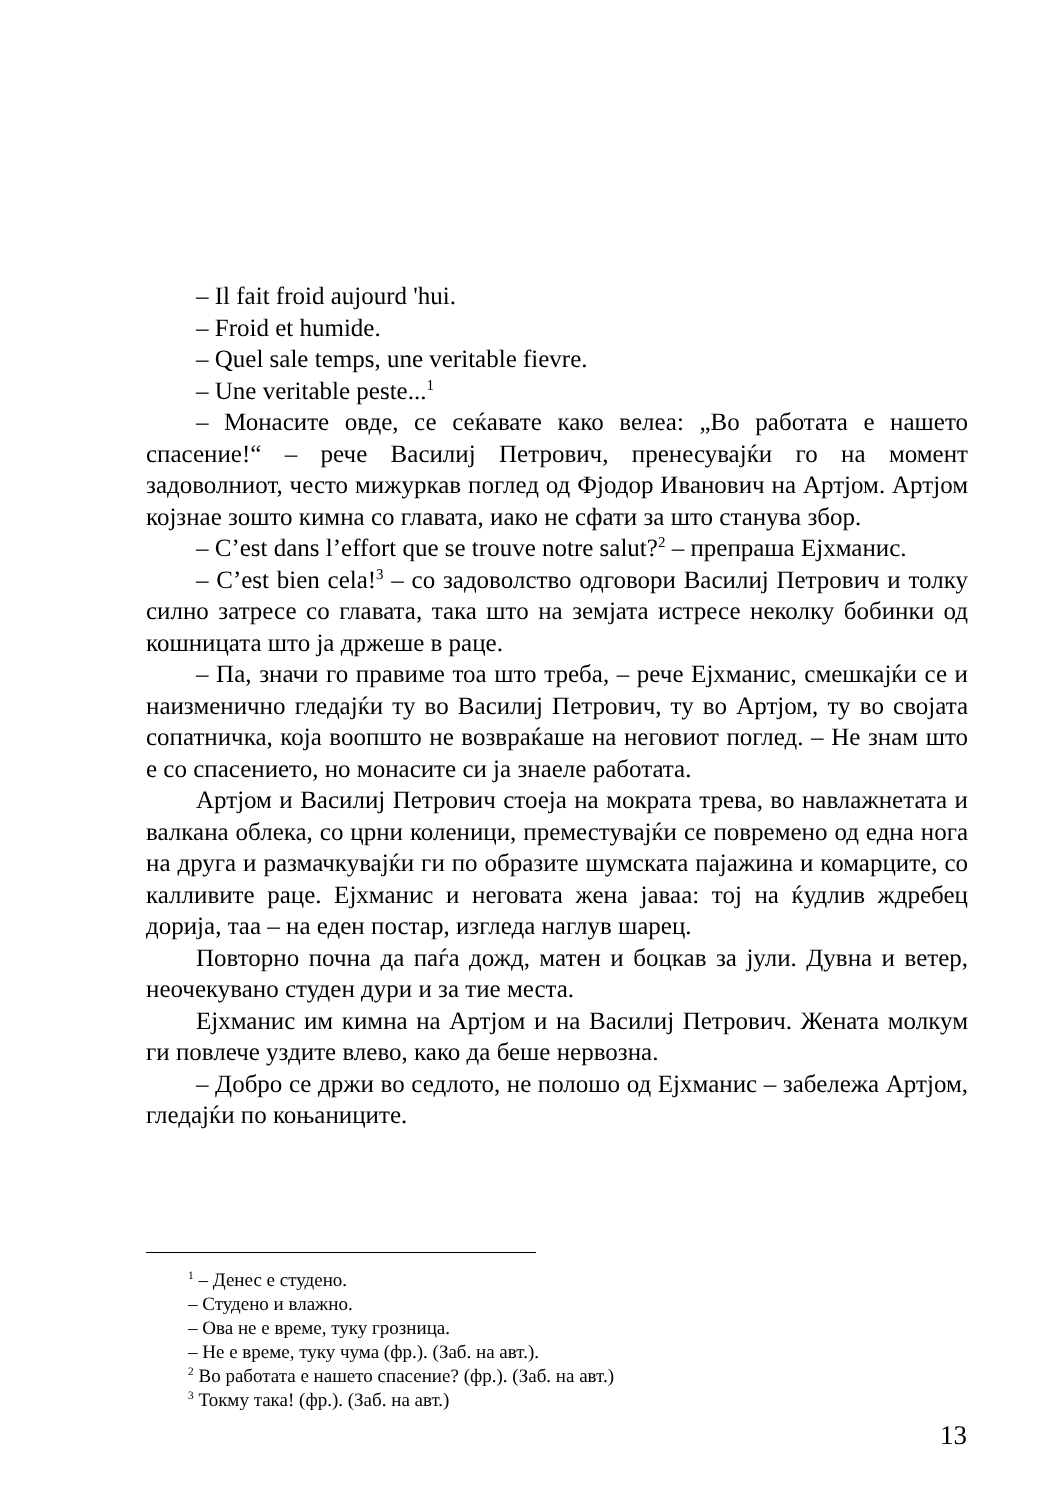– Il fait froid aujourd 'hui.
– Froid et humide.
– Quel sale temps, une veritable fievre.
– Une veritable peste...<sup>1</sup>
– Монасите овде, се сеќавате како велеа: „Во работата е нашето спасение!“ – рече Василиј Петрович, пренесувајќи го на момент задоволниот, често мижуркав поглед од Фјодор Иванович на Артјом. Артјом којзнае зошто кимна со главата, иако не сфати за што станува збор.
– C’est dans l’effort que se trouve notre salut?<sup>2</sup> – препраша Ејхманис.
– C’est bien cela!<sup>3</sup> – со задоволство одговори Василиј Петрович и толку силно затресе со главата, така што на земјата истресе неколку бобинки од кошницата што ја држеше в раце.
– Па, значи го правиме тоа што треба, – рече Ејхманис, смешкајќи се и наизменично гледајќи ту во Василиј Петрович, ту во Артјом, ту во својата сопатничка, која воопшто не возвраќаше на неговиот поглед. – Не знам што е со спасението, но монасите си ја знаеле работата.
Артјом и Василиј Петрович стоеја на мократа трева, во навлажнетата и валкана облека, со црни коленици, преместувајќи се повремено од една нога на друга и размачкувајќи ги по образите шумската пајажина и комарците, со калливите раце. Ејхманис и неговата жена јаваа: тој на ќудлив ждребец дорија, таа – на еден постар, изгледа наглув шарец.
Повторно почна да паѓа дожд, матен и боцкав за јули. Дувна и ветер, неочекувано студен дури и за тие места.
Ејхманис им кимна на Артјом и на Василиј Петрович. Жената молкум ги повлече уздите влево, како да беше нервозна.
– Добро се држи во седлото, не полошо од Ејхманис – забележа Артјом, гледајќи по коњаниците.
<sup>1</sup> – Денес е студено.
– Студено и влажно.
– Ова не е време, туку грозница.
– Не е време, туку чума (фр.). (Заб. на авт.).
<sup>2</sup> Во работата е нашето спасение? (фр.). (Заб. на авт.)
<sup>3</sup> Токму така! (фр.). (Заб. на авт.)
13